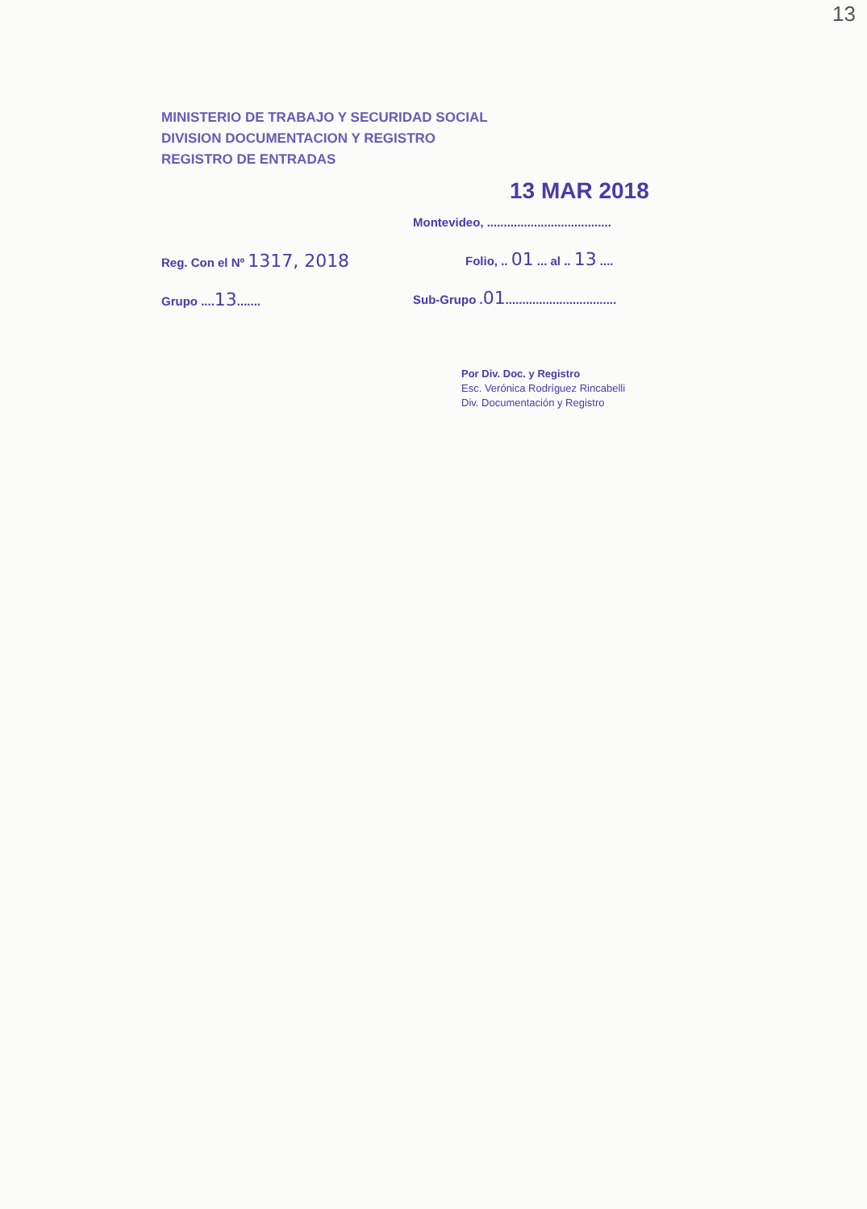13
MINISTERIO DE TRABAJO Y SECURIDAD SOCIAL
DIVISION DOCUMENTACION Y REGISTRO
REGISTRO DE ENTRADAS
Reg. Con el Nº 1317, 2018
Grupo ....13.......
13 MAR 2018
Montevideo, .....................................
Folio, .. 01 ... al .. 13 ....
Sub-Grupo .01.................................
Por Div. Doc. y Registro
Esc. Verónica Rodríguez Rincabelli
Div. Documentación y Registro